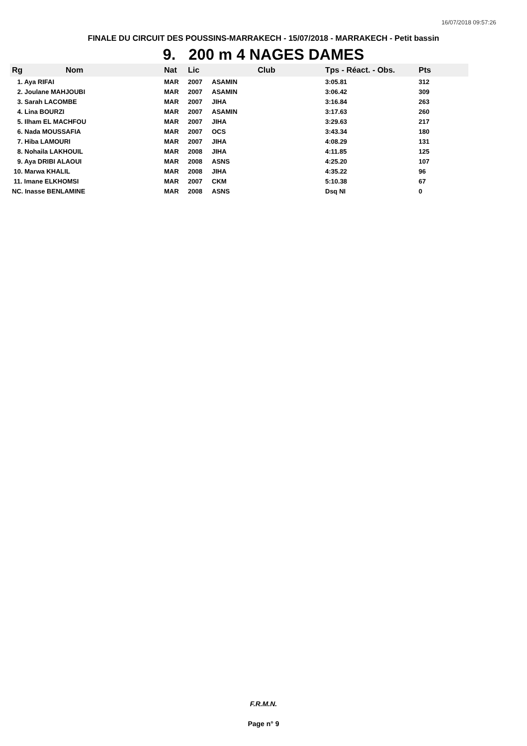16/07/2018 09:57:26
FINALE DU CIRCUIT DES POUSSINS-MARRAKECH - 15/07/2018 - MARRAKECH - Petit bassin
9. 200 m 4 NAGES DAMES
| Rg | Nom | Nat | Lic | Club | Tps - Réact. - Obs. | Pts |
| --- | --- | --- | --- | --- | --- | --- |
| 1. Aya RIFAI | | MAR | 2007 | ASAMIN | 3:05.81 | 312 |
| 2. Joulane MAHJOUBI | | MAR | 2007 | ASAMIN | 3:06.42 | 309 |
| 3. Sarah LACOMBE | | MAR | 2007 | JIHA | 3:16.84 | 263 |
| 4. Lina BOURZI | | MAR | 2007 | ASAMIN | 3:17.63 | 260 |
| 5. Ilham EL MACHFOU | | MAR | 2007 | JIHA | 3:29.63 | 217 |
| 6. Nada MOUSSAFIA | | MAR | 2007 | OCS | 3:43.34 | 180 |
| 7. Hiba LAMOURI | | MAR | 2007 | JIHA | 4:08.29 | 131 |
| 8. Nohaila LAKHOUIL | | MAR | 2008 | JIHA | 4:11.85 | 125 |
| 9. Aya DRIBI ALAOUI | | MAR | 2008 | ASNS | 4:25.20 | 107 |
| 10. Marwa KHALIL | | MAR | 2008 | JIHA | 4:35.22 | 96 |
| 11. Imane ELKHOMSI | | MAR | 2007 | CKM | 5:10.38 | 67 |
| NC. Inasse BENLAMINE | | MAR | 2008 | ASNS | Dsq NI | 0 |
F.R.M.N.
Page n° 9